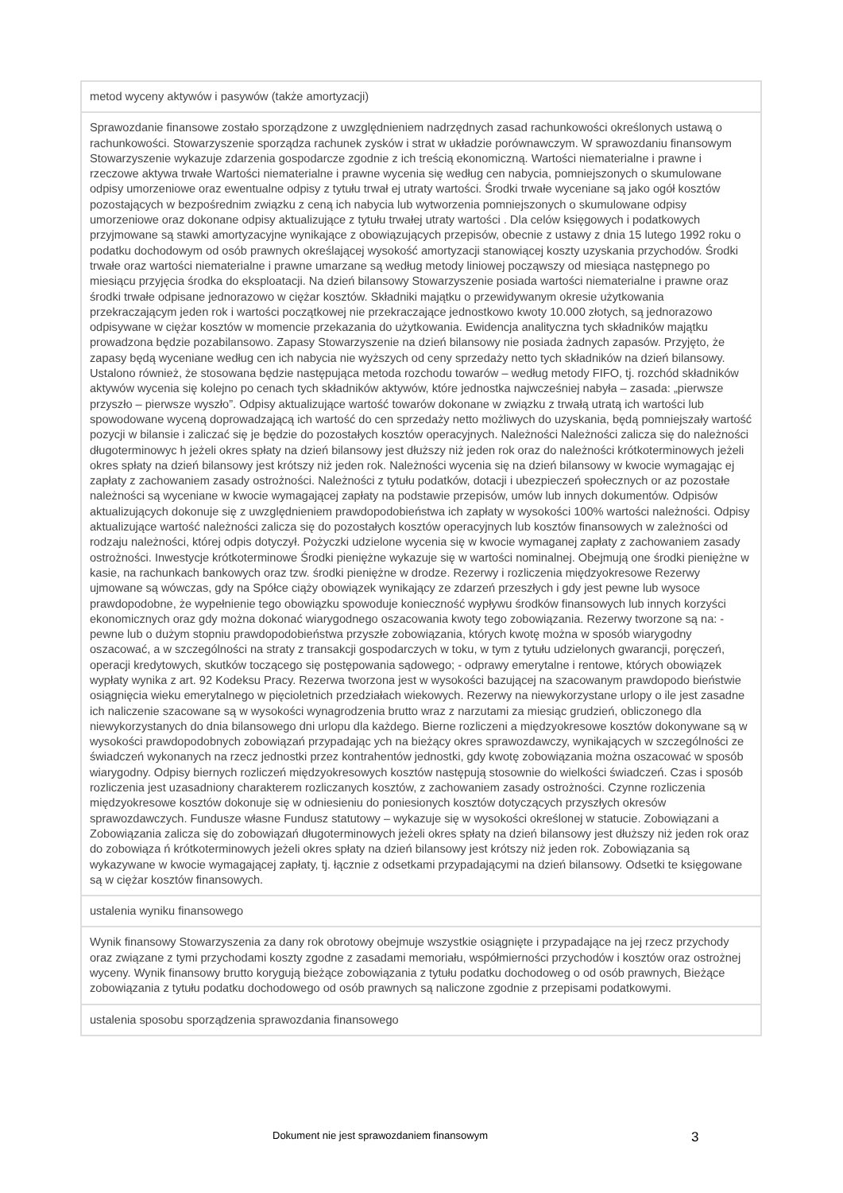| metod wyceny aktywów i pasywów (także amortyzacji) |
| Sprawozdanie finansowe zostało sporządzone z uwzględnieniem nadrzędnych zasad rachunkowości określonych ustawą o rachunkowości. Stowarzyszenie sporządza rachunek zysków i strat w układzie porównawczym. W sprawozdaniu finansowym Stowarzyszenie wykazuje zdarzenia gospodarcze zgodnie z ich treścią ekonomiczną. Wartości niematerialne i prawne i rzeczowe aktywa trwałe Wartości niematerialne i prawne wycenia się według cen nabycia, pomniejszonych o skumulowane odpisy umorzeniowe oraz ewentualne odpisy z tytułu trwał ej utraty wartości. Środki trwałe wyceniane są jako ogół kosztów pozostających w bezpośrednim związku z ceną ich nabycia lub wytworzenia pomniejszonych o skumulowane odpisy umorzeniowe oraz dokonane odpisy aktualizujące z tytułu trwałej utraty wartości . Dla celów księgowych i podatkowych przyjmowane są stawki amortyzacyjne wynikające z obowiązujących przepisów, obecnie z ustawy z dnia 15 lutego 1992 roku o podatku dochodowym od osób prawnych określającej wysokość amortyzacji stanowiącej koszty uzyskania przychodów. Środki trwałe oraz wartości niematerialne i prawne umarzane są według metody liniowej począwszy od miesiąca następnego po miesiącu przyjęcia środka do eksploatacji. Na dzień bilansowy Stowarzyszenie posiada wartości niematerialne i prawne oraz środki trwałe odpisane jednorazowo w ciężar kosztów. Składniki majątku o przewidywanym okresie użytkowania przekraczającym jeden rok i wartości początkowej nie przekraczające jednostkowo kwoty 10.000 złotych, są jednorazowo odpisywane w ciężar kosztów w momencie przekazania do użytkowania. Ewidencja analityczna tych składników majątku prowadzona będzie pozabilansowo. Zapasy Stowarzyszenie na dzień bilansowy nie posiada żadnych zapasów. Przyjęto, że zapasy będą wyceniane według cen ich nabycia nie wyższych od ceny sprzedaży netto tych składników na dzień bilansowy. Ustalono również, że stosowana będzie następująca metoda rozchodu towarów – według metody FIFO, tj. rozchód składników aktywów wycenia się kolejno po cenach tych składników aktywów, które jednostka najwcześniej nabyła – zasada: „pierwsze przyszło – pierwsze wyszło”. Odpisy aktualizujące wartość towarów dokonane w związku z trwałą utratą ich wartości lub spowodowane wyceną doprowadzającą ich wartość do cen sprzedaży netto możliwych do uzyskania, będą pomniejszały wartość pozycji w bilansie i zaliczać się je będzie do pozostałych kosztów operacyjnych. Należności Należności zalicza się do należności długoterminowyc h jeżeli okres spłaty na dzień bilansowy jest dłuższy niż jeden rok oraz do należności krótkoterminowych jeżeli okres spłaty na dzień bilansowy jest krótszy niż jeden rok. Należności wycenia się na dzień bilansowy w kwocie wymagając ej zapłaty z zachowaniem zasady ostrożności. Należności z tytułu podatków, dotacji i ubezpieczeń społecznych or az pozostałe należności są wyceniane w kwocie wymagającej zapłaty na podstawie przepisów, umów lub innych dokumentów. Odpisów aktualizujących dokonuje się z uwzględnieniem prawdopodobieństwa ich zapłaty w wysokości 100% wartości należności. Odpisy aktualizujące wartość należności zalicza się do pozostałych kosztów operacyjnych lub kosztów finansowych w zależności od rodzaju należności, której odpis dotyczył. Pożyczki udzielone wycenia się w kwocie wymaganej zapłaty z zachowaniem zasady ostrożności. Inwestycje krótkoterminowe Środki pieniężne wykazuje się w wartości nominalnej. Obejmują one środki pieniężne w kasie, na rachunkach bankowych oraz tzw. środki pieniężne w drodze. Rezerwy i rozliczenia międzyokresowe Rezerwy ujmowane są wówczas, gdy na Spółce ciąży obowiązek wynikający ze zdarzeń przeszłych i gdy jest pewne lub wysoce prawdopodobne, że wypełnienie tego obowiązku spowoduje konieczność wypływu środków finansowych lub innych korzyści ekonomicznych oraz gdy można dokonać wiarygodnego oszacowania kwoty tego zobowiązania. Rezerwy tworzone są na: - pewne lub o dużym stopniu prawdopodobieństwa przyszłe zobowiązania, których kwotę można w sposób wiarygodny oszacować, a w szczególności na straty z transakcji gospodarczych w toku, w tym z tytułu udzielonych gwarancji, poręczeń, operacji kredytowych, skutków toczącego się postępowania sądowego; - odprawy emerytalne i rentowe, których obowiązek wypłaty wynika z art. 92 Kodeksu Pracy. Rezerwa tworzona jest w wysokości bazującej na szacowanym prawdopodo bieństwie osiągnięcia wieku emerytalnego w pięcioletnich przedziałach wiekowych. Rezerwy na niewykorzystane urlopy o ile jest zasadne ich naliczenie szacowane są w wysokości wynagrodzenia brutto wraz z narzutami za miesiąc grudzień, obliczonego dla niewykorzystanych do dnia bilansowego dni urlopu dla każdego. Bierne rozliczeni a międzyokresowe kosztów dokonywane są w wysokości prawdopodobnych zobowiązań przypadając ych na bieżący okres sprawozdawczy, wynikających w szczególności ze świadczeń wykonanych na rzecz jednostki przez kontrahentów jednostki, gdy kwotę zobowiązania można oszacować w sposób wiarygodny. Odpisy biernych rozliczeń międzyokresowych kosztów następują stosownie do wielkości świadczeń. Czas i sposób rozliczenia jest uzasadniony charakterem rozliczanych kosztów, z zachowaniem zasady ostrożności. Czynne rozliczenia międzyokresowe kosztów dokonuje się w odniesieniu do poniesionych kosztów dotyczących przyszłych okresów sprawozdawczych. Fundusze własne Fundusz statutowy – wykazuje się w wysokości określonej w statucie. Zobowiązani a Zobowiązania zalicza się do zobowiązań długoterminowych jeżeli okres spłaty na dzień bilansowy jest dłuższy niż jeden rok oraz do zobowiąza ń krótkoterminowych jeżeli okres spłaty na dzień bilansowy jest krótszy niż jeden rok. Zobowiązania są wykazywane w kwocie wymagającej zapłaty, tj. łącznie z odsetkami przypadającymi na dzień bilansowy. Odsetki te księgowane są w ciężar kosztów finansowych. |
| ustalenia wyniku finansowego |
| Wynik finansowy Stowarzyszenia za dany rok obrotowy obejmuje wszystkie osiągnięte i przypadające na jej rzecz przychody oraz związane z tymi przychodami koszty zgodne z zasadami memoriału, współmierności przychodów i kosztów oraz ostrożnej wyceny. Wynik finansowy brutto korygują bieżące zobowiązania z tytułu podatku dochodoweg o od osób prawnych, Bieżące zobowiązania z tytułu podatku dochodowego od osób prawnych są naliczone zgodnie z przepisami podatkowymi. |
| ustalenia sposobu sporządzenia sprawozdania finansowego |
Dokument nie jest sprawozdaniem finansowym 3